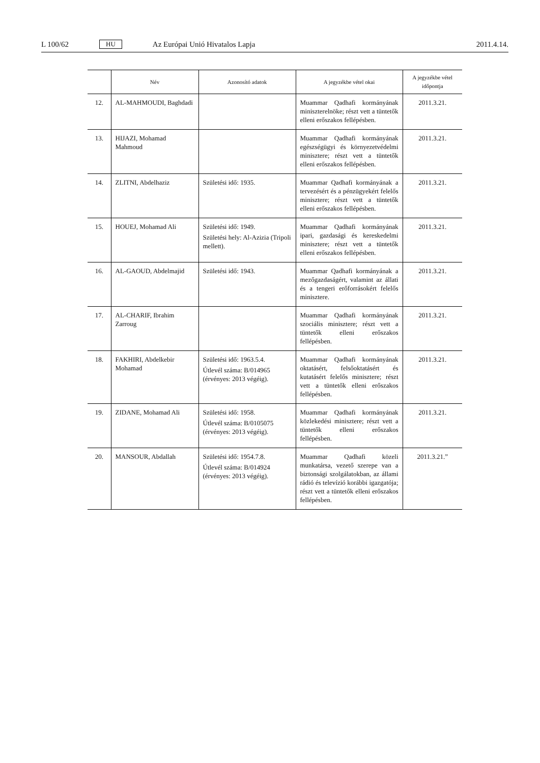L 100/62 HU Az Európai Unió Hivatalos Lapja 2011.4.14.
| | Név | Azonosító adatok | A jegyzékbe vétel okai | A jegyzékbe vétel időpontja |
| --- | --- | --- | --- | --- |
| 12. | AL-MAHMOUDI, Baghdadi | | Muammar Qadhafi kormányának miniszterelnöke; részt vett a tüntetők elleni erőszakos fellépésben. | 2011.3.21. |
| 13. | HIJAZI, Mohamad Mahmoud | | Muammar Qadhafi kormányának egészségügyi és környezetvédelmi minisztere; részt vett a tüntetők elleni erőszakos fellépésben. | 2011.3.21. |
| 14. | ZLITNI, Abdelhaziz | Születési idő: 1935. | Muammar Qadhafi kormányának a tervezésért és a pénzügyekért felelős minisztere; részt vett a tüntetők elleni erőszakos fellépésben. | 2011.3.21. |
| 15. | HOUEJ, Mohamad Ali | Születési idő: 1949. Születési hely: Al-Azizia (Tripoli mellett). | Muammar Qadhafi kormányának ipari, gazdasági és kereskedelmi minisztere; részt vett a tüntetők elleni erőszakos fellépésben. | 2011.3.21. |
| 16. | AL-GAOUD, Abdelmajid | Születési idő: 1943. | Muammar Qadhafi kormányának a mezőgazdaságért, valamint az állati és a tengeri erőforrásokért felelős minisztere. | 2011.3.21. |
| 17. | AL-CHARIF, Ibrahim Zarroug | | Muammar Qadhafi kormányának szociális minisztere; részt vett a tüntetők elleni erőszakos fellépésben. | 2011.3.21. |
| 18. | FAKHIRI, Abdelkebir Mohamad | Születési idő: 1963.5.4. Útlevél száma: B/014965 (érvényes: 2013 végéig). | Muammar Qadhafi kormányának oktatásért, felsőoktatásért és kutatásért felelős minisztere; részt vett a tüntetők elleni erőszakos fellépésben. | 2011.3.21. |
| 19. | ZIDANE, Mohamad Ali | Születési idő: 1958. Útlevél száma: B/0105075 (érvényes: 2013 végéig). | Muammar Qadhafi kormányának közlekedési minisztere; részt vett a tüntetők elleni erőszakos fellépésben. | 2011.3.21. |
| 20. | MANSOUR, Abdallah | Születési idő: 1954.7.8. Útlevél száma: B/014924 (érvényes: 2013 végéig). | Muammar Qadhafi közeli munkatársa, vezető szerepe van a biztonsági szolgálatokban, az állami rádió és televízió korábbi igazgatója; részt vett a tüntetők elleni erőszakos fellépésben. | 2011.3.21.” |